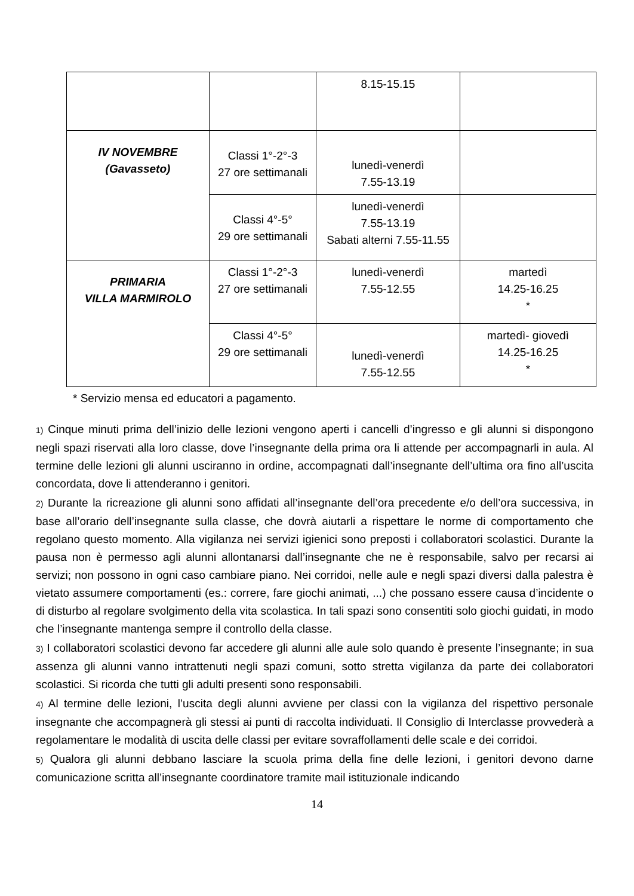| | | 8.15-15.15 | |
| IV NOVEMBRE (Gavasseto) | Classi 1°-2°-3 27 ore settimanali | lunedì-venerdì 7.55-13.19 | |
| | Classi 4°-5° 29 ore settimanali | lunedì-venerdì 7.55-13.19 Sabati alterni 7.55-11.55 | |
| PRIMARIA VILLA MARMIROLO | Classi 1°-2°-3 27 ore settimanali | lunedì-venerdì 7.55-12.55 | martedì 14.25-16.25 * |
| | Classi 4°-5° 29 ore settimanali | lunedì-venerdì 7.55-12.55 | martedì- giovedì 14.25-16.25 * |
* Servizio mensa ed educatori a pagamento.
1) Cinque minuti prima dell’inizio delle lezioni vengono aperti i cancelli d’ingresso e gli alunni si dispongono negli spazi riservati alla loro classe, dove l’insegnante della prima ora li attende per accompagnarli in aula. Al termine delle lezioni gli alunni usciranno in ordine, accompagnati dall’insegnante dell’ultima ora fino all’uscita concordata, dove li attenderanno i genitori.
2) Durante la ricreazione gli alunni sono affidati all’insegnante dell’ora precedente e/o dell’ora successiva, in base all’orario dell’insegnante sulla classe, che dovrà aiutarli a rispettare le norme di comportamento che regolano questo momento. Alla vigilanza nei servizi igienici sono preposti i collaboratori scolastici. Durante la pausa non è permesso agli alunni allontanarsi dall’insegnante che ne è responsabile, salvo per recarsi ai servizi; non possono in ogni caso cambiare piano. Nei corridoi, nelle aule e negli spazi diversi dalla palestra è vietato assumere comportamenti (es.: correre, fare giochi animati, ...) che possano essere causa d’incidente o di disturbo al regolare svolgimento della vita scolastica. In tali spazi sono consentiti solo giochi guidati, in modo che l’insegnante mantenga sempre il controllo della classe.
3) I collaboratori scolastici devono far accedere gli alunni alle aule solo quando è presente l’insegnante; in sua assenza gli alunni vanno intrattenuti negli spazi comuni, sotto stretta vigilanza da parte dei collaboratori scolastici. Si ricorda che tutti gli adulti presenti sono responsabili.
4) Al termine delle lezioni, l’uscita degli alunni avviene per classi con la vigilanza del rispettivo personale insegnante che accompagnerà gli stessi ai punti di raccolta individuati. Il Consiglio di Interclasse provvederà a regolamentare le modalità di uscita delle classi per evitare sovraffollamenti delle scale e dei corridoi.
5) Qualora gli alunni debbano lasciare la scuola prima della fine delle lezioni, i genitori devono darne comunicazione scritta all’insegnante coordinatore tramite mail istituzionale indicando
14